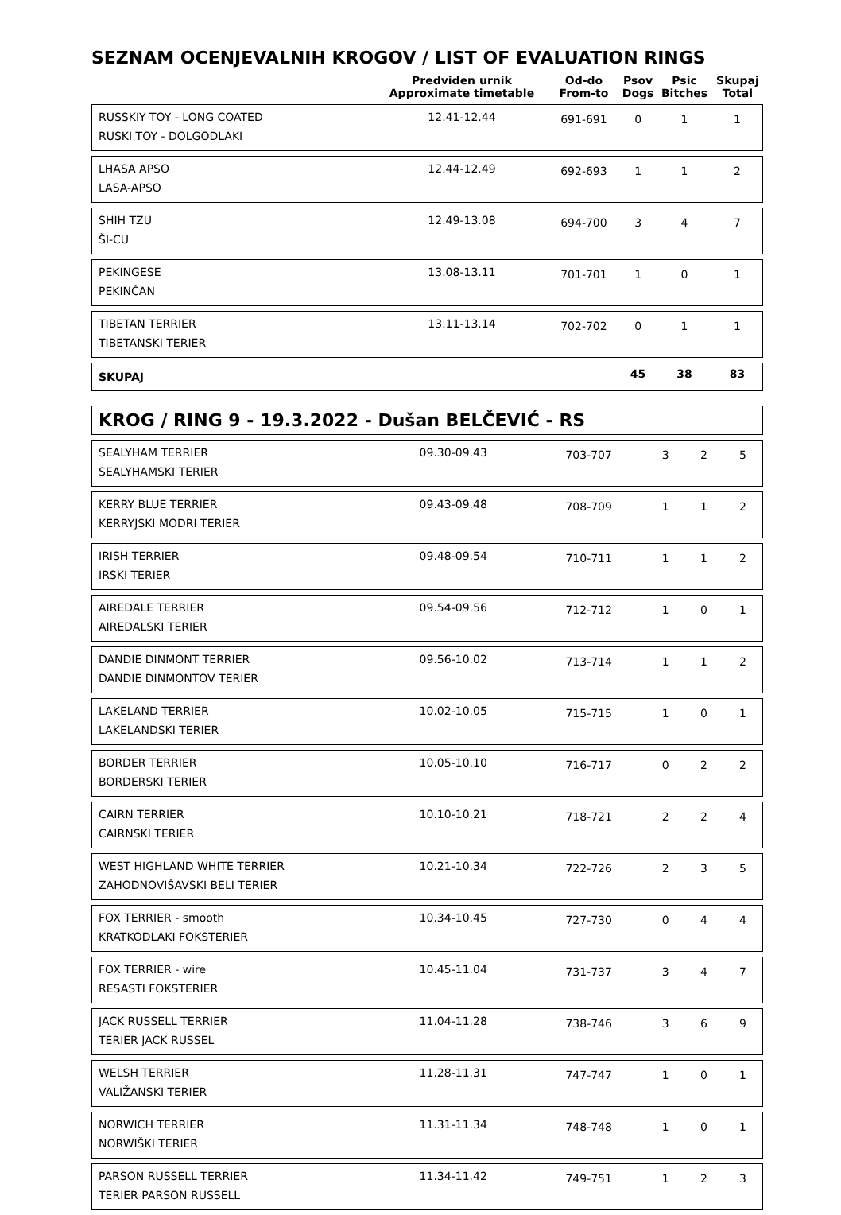SEZNAM OCENJEVALNIH KROGOV / LIST OF EVALUATION RINGS
| | Predviden urnik Approximate timetable | Od-do From-to | Psov Dogs | Psic Bitches | Skupaj Total |
| --- | --- | --- | --- | --- | --- |
| RUSSKIY TOY - LONG COATED RUSKI TOY - DOLGODLAKI | 12.41-12.44 | 691-691 | 0 | 1 | 1 |
| LHASA APSO LASA-APSO | 12.44-12.49 | 692-693 | 1 | 1 | 2 |
| SHIH TZU ŠI-CU | 12.49-13.08 | 694-700 | 3 | 4 | 7 |
| PEKINGESE PEKINČAN | 13.08-13.11 | 701-701 | 1 | 0 | 1 |
| TIBETAN TERRIER TIBETANSKI TERIER | 13.11-13.14 | 702-702 | 0 | 1 | 1 |
| SKUPAJ | | | 45 | 38 | 83 |
KROG / RING 9 - 19.3.2022 - Dušan BELČEVIĆ - RS
| SEALYHAM TERRIER SEALYHAMSKI TERIER | 09.30-09.43 | 703-707 | 3 | 2 | 5 |
| KERRY BLUE TERRIER KERRYJSKI MODRI TERIER | 09.43-09.48 | 708-709 | 1 | 1 | 2 |
| IRISH TERRIER IRSKI TERIER | 09.48-09.54 | 710-711 | 1 | 1 | 2 |
| AIREDALE TERRIER AIREDALSKI TERIER | 09.54-09.56 | 712-712 | 1 | 0 | 1 |
| DANDIE DINMONT TERRIER DANDIE DINMONTOV TERIER | 09.56-10.02 | 713-714 | 1 | 1 | 2 |
| LAKELAND TERRIER LAKELANDSKI TERIER | 10.02-10.05 | 715-715 | 1 | 0 | 1 |
| BORDER TERRIER BORDERSKI TERIER | 10.05-10.10 | 716-717 | 0 | 2 | 2 |
| CAIRN TERRIER CAIRNSKI TERIER | 10.10-10.21 | 718-721 | 2 | 2 | 4 |
| WEST HIGHLAND WHITE TERRIER ZAHODNOVIŠAVSKI BELI TERIER | 10.21-10.34 | 722-726 | 2 | 3 | 5 |
| FOX TERRIER - smooth KRATKODLAKI FOKSTERIER | 10.34-10.45 | 727-730 | 0 | 4 | 4 |
| FOX TERRIER - wire RESASTI FOKSTERIER | 10.45-11.04 | 731-737 | 3 | 4 | 7 |
| JACK RUSSELL TERRIER TERIER JACK RUSSEL | 11.04-11.28 | 738-746 | 3 | 6 | 9 |
| WELSH TERRIER VALIŽANSKI TERIER | 11.28-11.31 | 747-747 | 1 | 0 | 1 |
| NORWICH TERRIER NORWIŠKI TERIER | 11.31-11.34 | 748-748 | 1 | 0 | 1 |
| PARSON RUSSELL TERRIER TERIER PARSON RUSSELL | 11.34-11.42 | 749-751 | 1 | 2 | 3 |